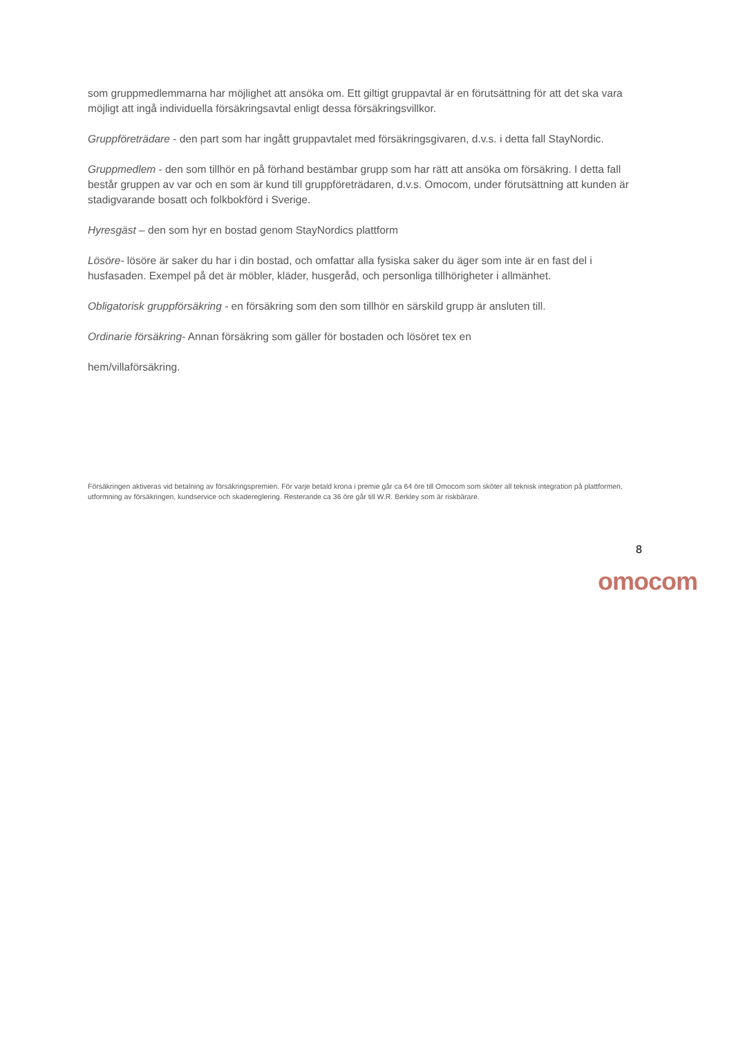som gruppmedlemmarna har möjlighet att ansöka om. Ett giltigt gruppavtal är en förutsättning för att det ska vara möjligt att ingå individuella försäkringsavtal enligt dessa försäkringsvillkor.
Gruppföreträdare - den part som har ingått gruppavtalet med försäkringsgivaren, d.v.s. i detta fall StayNordic.
Gruppmedlem - den som tillhör en på förhand bestämbar grupp som har rätt att ansöka om försäkring. I detta fall består gruppen av var och en som är kund till gruppföreträdaren, d.v.s. Omocom, under förutsättning att kunden är stadigvarande bosatt och folkbokförd i Sverige.
Hyresgäst – den som hyr en bostad genom StayNordics plattform
Lösöre- lösöre är saker du har i din bostad, och omfattar alla fysiska saker du äger som inte är en fast del i husfasaden. Exempel på det är möbler, kläder, husgeråd, och personliga tillhörigheter i allmänhet.
Obligatorisk gruppförsäkring - en försäkring som den som tillhör en särskild grupp är ansluten till.
Ordinarie försäkring- Annan försäkring som gäller för bostaden och lösöret tex en
hem/villaförsäkring.
Försäkringen aktiveras vid betalning av försäkringspremien. För varje betald krona i premie går ca 64 öre till Omocom som sköter all teknisk integration på plattformen, utformning av försäkringen, kundservice och skadereglering. Resterande ca 36 öre går till W.R. Berkley som är riskbärare.
8
omocom